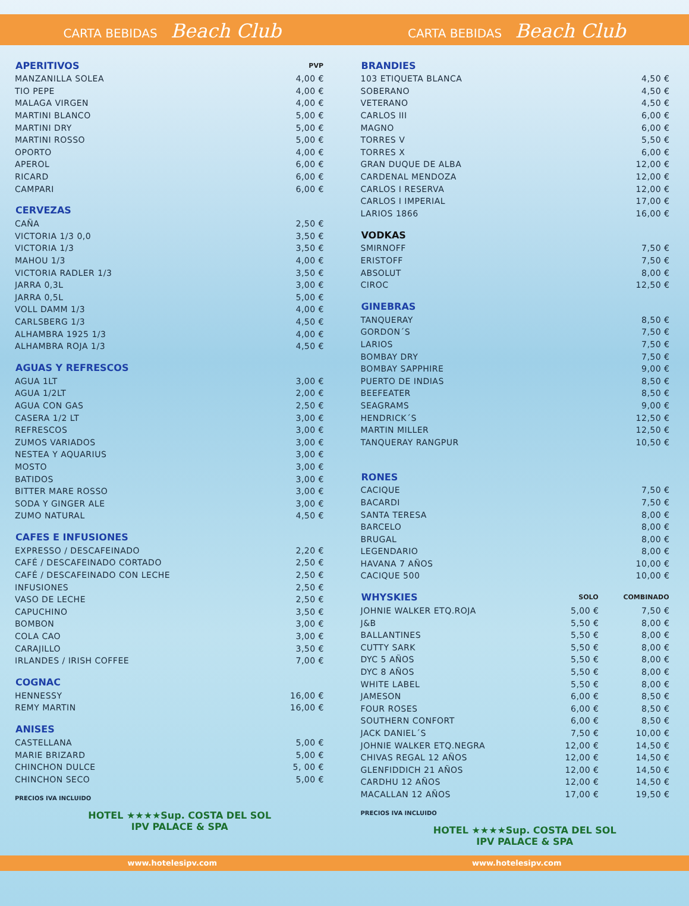CARTA BEBIDAS Beach Club
CARTA BEBIDAS Beach Club
| APERITIVOS | PVP |
| --- | --- |
| MANZANILLA SOLEA | 4,00 € |
| TIO PEPE | 4,00 € |
| MALAGA VIRGEN | 4,00 € |
| MARTINI BLANCO | 5,00 € |
| MARTINI DRY | 5,00 € |
| MARTINI ROSSO | 5,00 € |
| OPORTO | 4,00 € |
| APEROL | 6,00 € |
| RICARD | 6,00 € |
| CAMPARI | 6,00 € |
| CERVEZAS | |
| --- | --- |
| CAÑA | 2,50 € |
| VICTORIA 1/3 0,0 | 3,50 € |
| VICTORIA 1/3 | 3,50 € |
| MAHOU 1/3 | 4,00 € |
| VICTORIA RADLER 1/3 | 3,50 € |
| JARRA 0,3L | 3,00 € |
| JARRA 0,5L | 5,00 € |
| VOLL DAMM 1/3 | 4,00 € |
| CARLSBERG 1/3 | 4,50 € |
| ALHAMBRA 1925 1/3 | 4,00 € |
| ALHAMBRA ROJA 1/3 | 4,50 € |
| AGUAS Y REFRESCOS | |
| --- | --- |
| AGUA 1LT | 3,00 € |
| AGUA 1/2LT | 2,00 € |
| AGUA CON GAS | 2,50 € |
| CASERA 1/2 LT | 3,00 € |
| REFRESCOS | 3,00 € |
| ZUMOS VARIADOS | 3,00 € |
| NESTEA Y AQUARIUS | 3,00 € |
| MOSTO | 3,00 € |
| BATIDOS | 3,00 € |
| BITTER MARE ROSSO | 3,00 € |
| SODA Y GINGER ALE | 3,00 € |
| ZUMO NATURAL | 4,50 € |
| CAFES E INFUSIONES | |
| --- | --- |
| EXPRESSO / DESCAFEINADO | 2,20 € |
| CAFÉ / DESCAFEINADO CORTADO | 2,50 € |
| CAFÉ / DESCAFEINADO CON LECHE | 2,50 € |
| INFUSIONES | 2,50 € |
| VASO DE LECHE | 2,50 € |
| CAPUCHINO | 3,50 € |
| BOMBON | 3,00 € |
| COLA CAO | 3,00 € |
| CARAJILLO | 3,50 € |
| IRLANDES / IRISH COFFEE | 7,00 € |
| COGNAC | |
| --- | --- |
| HENNESSY | 16,00 € |
| REMY MARTIN | 16,00 € |
| ANISES | |
| --- | --- |
| CASTELLANA | 5,00 € |
| MARIE BRIZARD | 5,00 € |
| CHINCHON DULCE | 5, 00 € |
| CHINCHON SECO | 5,00 € |
PRECIOS IVA INCLUIDO
HOTEL ★★★★Sup. COSTA DEL SOL
IPV PALACE & SPA
| BRANDIES | |
| --- | --- |
| 103 ETIQUETA BLANCA | 4,50 € |
| SOBERANO | 4,50 € |
| VETERANO | 4,50 € |
| CARLOS III | 6,00 € |
| MAGNO | 6,00 € |
| TORRES V | 5,50 € |
| TORRES X | 6,00 € |
| GRAN DUQUE DE ALBA | 12,00 € |
| CARDENAL MENDOZA | 12,00 € |
| CARLOS I RESERVA | 12,00 € |
| CARLOS I IMPERIAL | 17,00 € |
| LARIOS 1866 | 16,00 € |
| VODKAS | |
| --- | --- |
| SMIRNOFF | 7,50 € |
| ERISTOFF | 7,50 € |
| ABSOLUT | 8,00 € |
| CIROC | 12,50 € |
| GINEBRAS | |
| --- | --- |
| TANQUERAY | 8,50 € |
| GORDON´S | 7,50 € |
| LARIOS | 7,50 € |
| BOMBAY DRY | 7,50 € |
| BOMBAY SAPPHIRE | 9,00 € |
| PUERTO DE INDIAS | 8,50 € |
| BEEFEATER | 8,50 € |
| SEAGRAMS | 9,00 € |
| HENDRICK´S | 12,50 € |
| MARTIN MILLER | 12,50 € |
| TANQUERAY RANGPUR | 10,50 € |
| RONES | |
| --- | --- |
| CACIQUE | 7,50 € |
| BACARDI | 7,50 € |
| SANTA TERESA | 8,00 € |
| BARCELO | 8,00 € |
| BRUGAL | 8,00 € |
| LEGENDARIO | 8,00 € |
| HAVANA 7 AÑOS | 10,00 € |
| CACIQUE 500 | 10,00 € |
| WHYSKIES | SOLO | COMBINADO |
| --- | --- | --- |
| JOHNIE WALKER ETQ.ROJA | 5,00 € | 7,50 € |
| J&B | 5,50 € | 8,00 € |
| BALLANTINES | 5,50 € | 8,00 € |
| CUTTY SARK | 5,50 € | 8,00 € |
| DYC 5 AÑOS | 5,50 € | 8,00 € |
| DYC 8 AÑOS | 5,50 € | 8,00 € |
| WHITE LABEL | 5,50 € | 8,00 € |
| JAMESON | 6,00 € | 8,50 € |
| FOUR ROSES | 6,00 € | 8,50 € |
| SOUTHERN CONFORT | 6,00 € | 8,50 € |
| JACK DANIEL´S | 7,50 € | 10,00 € |
| JOHNIE WALKER ETQ.NEGRA | 12,00 € | 14,50 € |
| CHIVAS REGAL 12 AÑOS | 12,00 € | 14,50 € |
| GLENFIDDICH 21 AÑOS | 12,00 € | 14,50 € |
| CARDHU 12 AÑOS | 12,00 € | 14,50 € |
| MACALLAN 12 AÑOS | 17,00 € | 19,50 € |
PRECIOS IVA INCLUIDO
HOTEL ★★★★Sup. COSTA DEL SOL
IPV PALACE & SPA
www.hotelesipv.com www.hotelesipv.com